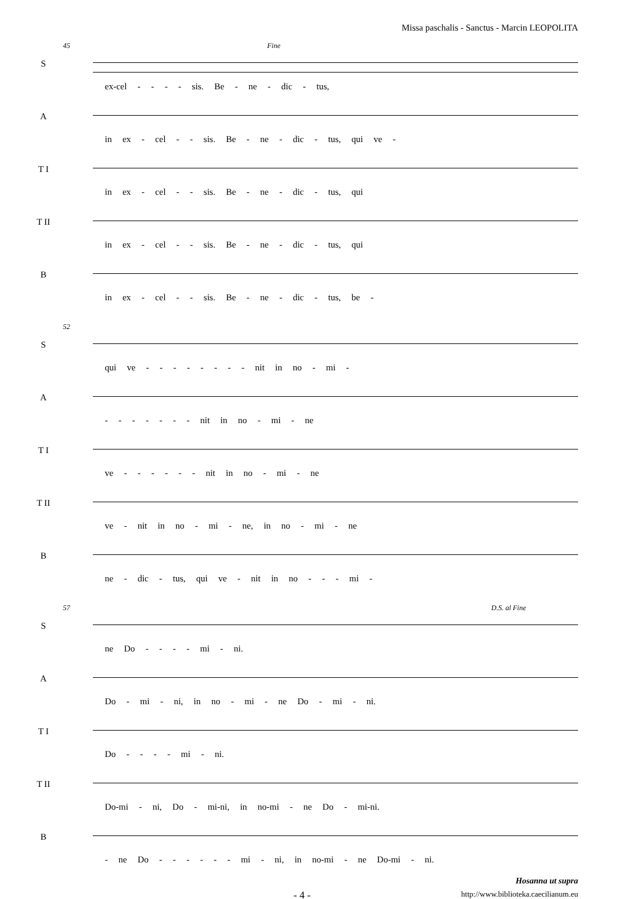Missa paschalis - Sanctus - Marcin LEOPOLITA
45 Fine
S
ex-cel - - - - sis. Be - ne - dic - tus,
A
in ex - cel - - sis. Be - ne - dic - tus, qui ve -
T I
in ex - cel - - sis. Be - ne - dic - tus, qui
T II
in ex - cel - - sis. Be - ne - dic - tus, qui
B
in ex - cel - - sis. Be - ne - dic - tus, be -
52
S
qui ve - - - - - - - - nit in no - mi -
A
- - - - - - - nit in no - mi - ne
T I
ve - - - - - - nit in no - mi - ne
T II
ve - nit in no - mi - ne, in no - mi - ne
B
ne - dic - tus, qui ve - nit in no - - - mi -
57 D.S. al Fine
S
ne Do - - - - mi - ni.
A
Do - mi - ni, in no - mi - ne Do - mi - ni.
T I
Do - - - - mi - ni.
T II
Do-mi - ni, Do - mi-ni, in no-mi - ne Do - mi-ni.
B
- ne Do - - - - - - mi - ni, in no-mi - ne Do-mi - ni.
Hosanna ut supra
- 4 - http://www.biblioteka.caecilianum.eu